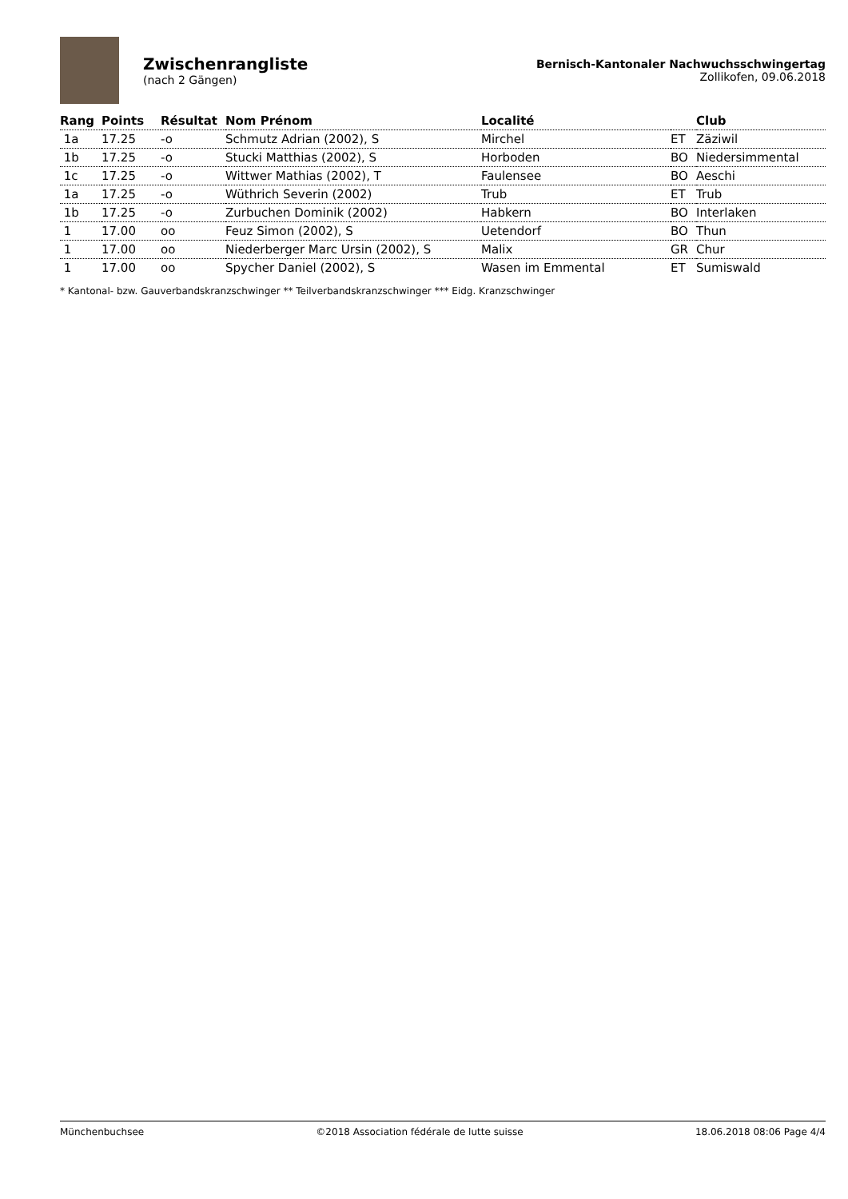Zwischenrangliste
(nach 2 Gängen)
Bernisch-Kantonaler Nachwuchsschwingertag
Zollikofen, 09.06.2018
| Rang | Points | Résultat | Nom Prénom | Localité | | Club |
| --- | --- | --- | --- | --- | --- | --- |
| 1a | 17.25 | -o | Schmutz Adrian (2002), S | Mirchel | ET | Zäziwil |
| 1b | 17.25 | -o | Stucki Matthias (2002), S | Horboden | BO | Niedersimmental |
| 1c | 17.25 | -o | Wittwer Mathias (2002), T | Faulensee | BO | Aeschi |
| 1a | 17.25 | -o | Wüthrich Severin (2002) | Trub | ET | Trub |
| 1b | 17.25 | -o | Zurbuchen Dominik (2002) | Habkern | BO | Interlaken |
| 1 | 17.00 | oo | Feuz Simon (2002), S | Uetendorf | BO | Thun |
| 1 | 17.00 | oo | Niederberger Marc Ursin (2002), S | Malix | GR | Chur |
| 1 | 17.00 | oo | Spycher Daniel (2002), S | Wasen im Emmental | ET | Sumiswald |
* Kantonal- bzw. Gauverbandskranzschwinger ** Teilverbandskranzschwinger *** Eidg. Kranzschwinger
Münchenbuchsee ©2018 Association fédérale de lutte suisse 18.06.2018 08:06 Page 4/4